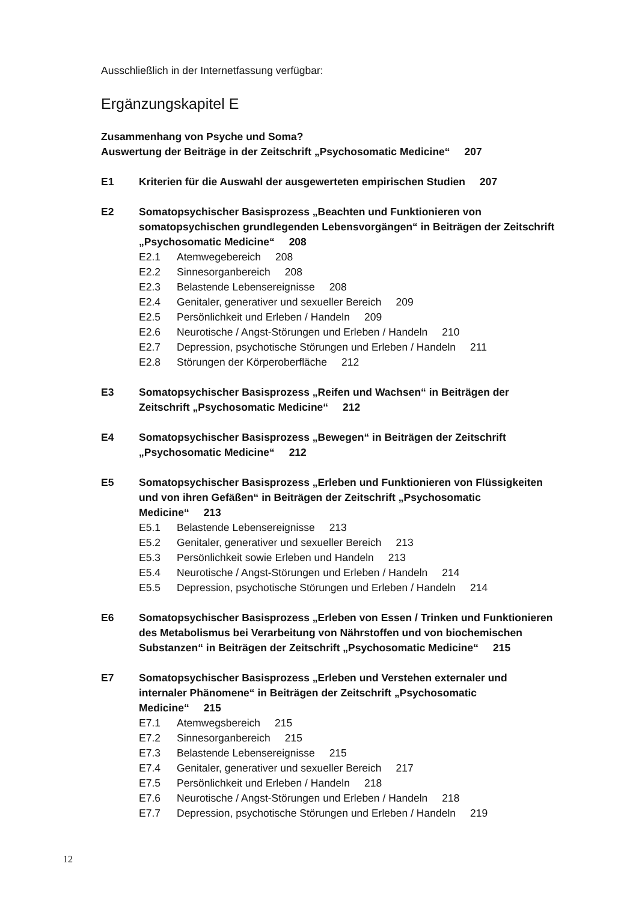Ausschließlich in der Internetfassung verfügbar:
Ergänzungskapitel E
Zusammenhang von Psyche und Soma?
Auswertung der Beiträge in der Zeitschrift „Psychosomatic Medicine“207
E1 Kriterien für die Auswahl der ausgewerteten empirischen Studien 207
E2 Somatopsychischer Basisprozess „Beachten und Funktionieren von somatopsychischen grundlegenden Lebensvorgängen“ in Beiträgen der Zeitschrift „Psychosomatic Medicine“208
E2.1 Atemwegebereich 208
E2.2 Sinnesorganbereich 208
E2.3 Belastende Lebensereignisse 208
E2.4 Genitaler, generativer und sexueller Bereich 209
E2.5 Persönlichkeit und Erleben / Handeln 209
E2.6 Neurotische / Angst-Störungen und Erleben / Handeln 210
E2.7 Depression, psychotische Störungen und Erleben / Handeln 211
E2.8 Störungen der Körperoberfläche 212
E3 Somatopsychischer Basisprozess „Reifen und Wachsen“ in Beiträgen der Zeitschrift „Psychosomatic Medicine“212
E4 Somatopsychischer Basisprozess „Bewegen“ in Beiträgen der Zeitschrift „Psychosomatic Medicine“212
E5 Somatopsychischer Basisprozess „Erleben und Funktionieren von Flüssig­keiten und von ihren Gefäßen“ in Beiträgen der Zeitschrift „Psychosomatic Medicine“213
E5.1 Belastende Lebensereignisse 213
E5.2 Genitaler, generativer und sexueller Bereich 213
E5.3 Persönlichkeit sowie Erleben und Handeln 213
E5.4 Neurotische / Angst-Störungen und Erleben / Handeln 214
E5.5 Depression, psychotische Störungen und Erleben / Handeln 214
E6 Somatopsychischer Basisprozess „Erleben von Essen / Trinken und Funktionieren des Metabolismus bei Verarbeitung von Nährstoffen und von biochemischen Substanzen“ in Beiträgen der Zeitschrift „Psychosomatic Medicine“215
E7 Somatopsychischer Basisprozess „Erleben und Verstehen externaler und internaler Phänomene“ in Beiträgen der Zeitschrift „Psychosomatic Medicine“215
E7.1 Atemwegsbereich 215
E7.2 Sinnesorganbereich 215
E7.3 Belastende Lebensereignisse 215
E7.4 Genitaler, generativer und sexueller Bereich 217
E7.5 Persönlichkeit und Erleben / Handeln 218
E7.6 Neurotische / Angst-Störungen und Erleben / Handeln 218
E7.7 Depression, psychotische Störungen und Erleben / Handeln 219
12